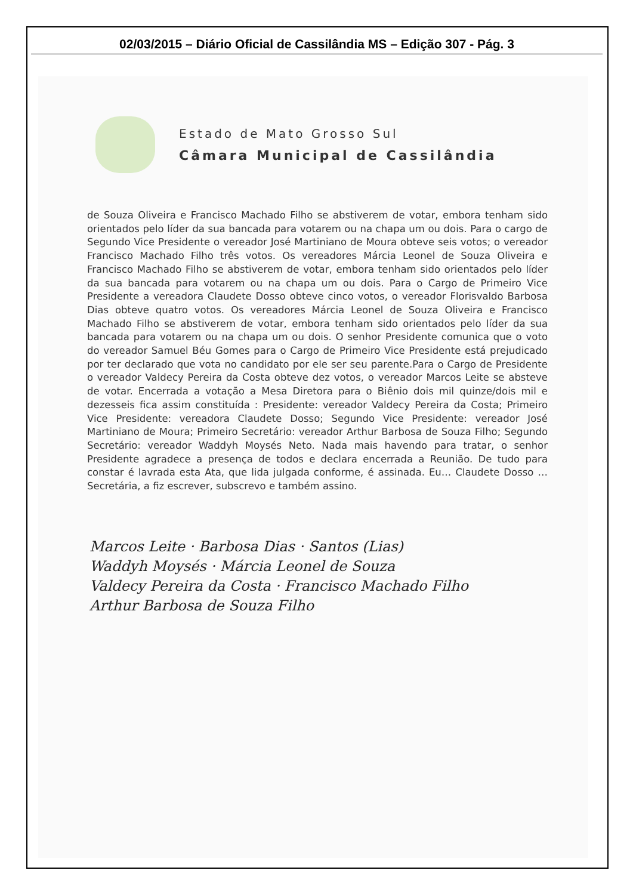02/03/2015 – Diário Oficial de Cassilândia MS – Edição 307 - Pág. 3
Estado de Mato Grosso Sul
Câmara Municipal de Cassilândia
de Souza Oliveira e Francisco Machado Filho se abstiverem de votar, embora tenham sido orientados pelo líder da sua bancada para votarem ou na chapa um ou dois. Para o cargo de Segundo Vice Presidente o vereador José Martiniano de Moura obteve seis votos; o vereador Francisco Machado Filho três votos. Os vereadores Márcia Leonel de Souza Oliveira e Francisco Machado Filho se abstiverem de votar, embora tenham sido orientados pelo líder da sua bancada para votarem ou na chapa um ou dois. Para o Cargo de Primeiro Vice Presidente a vereadora Claudete Dosso obteve cinco votos, o vereador Florisvaldo Barbosa Dias obteve quatro votos. Os vereadores Márcia Leonel de Souza Oliveira e Francisco Machado Filho se abstiverem de votar, embora tenham sido orientados pelo líder da sua bancada para votarem ou na chapa um ou dois. O senhor Presidente comunica que o voto do vereador Samuel Béu Gomes para o Cargo de Primeiro Vice Presidente está prejudicado por ter declarado que vota no candidato por ele ser seu parente.Para o Cargo de Presidente o vereador Valdecy Pereira da Costa obteve dez votos, o vereador Marcos Leite se absteve de votar. Encerrada a votação a Mesa Diretora para o Biênio dois mil quinze/dois mil e dezesseis fica assim constituída : Presidente: vereador Valdecy Pereira da Costa; Primeiro Vice Presidente: vereadora Claudete Dosso; Segundo Vice Presidente: vereador José Martiniano de Moura; Primeiro Secretário: vereador Arthur Barbosa de Souza Filho; Segundo Secretário: vereador Waddyh Moysés Neto. Nada mais havendo para tratar, o senhor Presidente agradece a presença de todos e declara encerrada a Reunião. De tudo para constar é lavrada esta Ata, que lida julgada conforme, é assinada. Eu… Claudete Dosso …Secretária, a fiz escrever, subscrevo e também assino.
Marcos Leite · Barbosa Dias · Santos (Lias)
Waddyh Moysés · Márcia Leonel de Souza
Valdecy Pereira da Costa · Francisco Machado Filho
Arthur Barbosa de Souza Filho